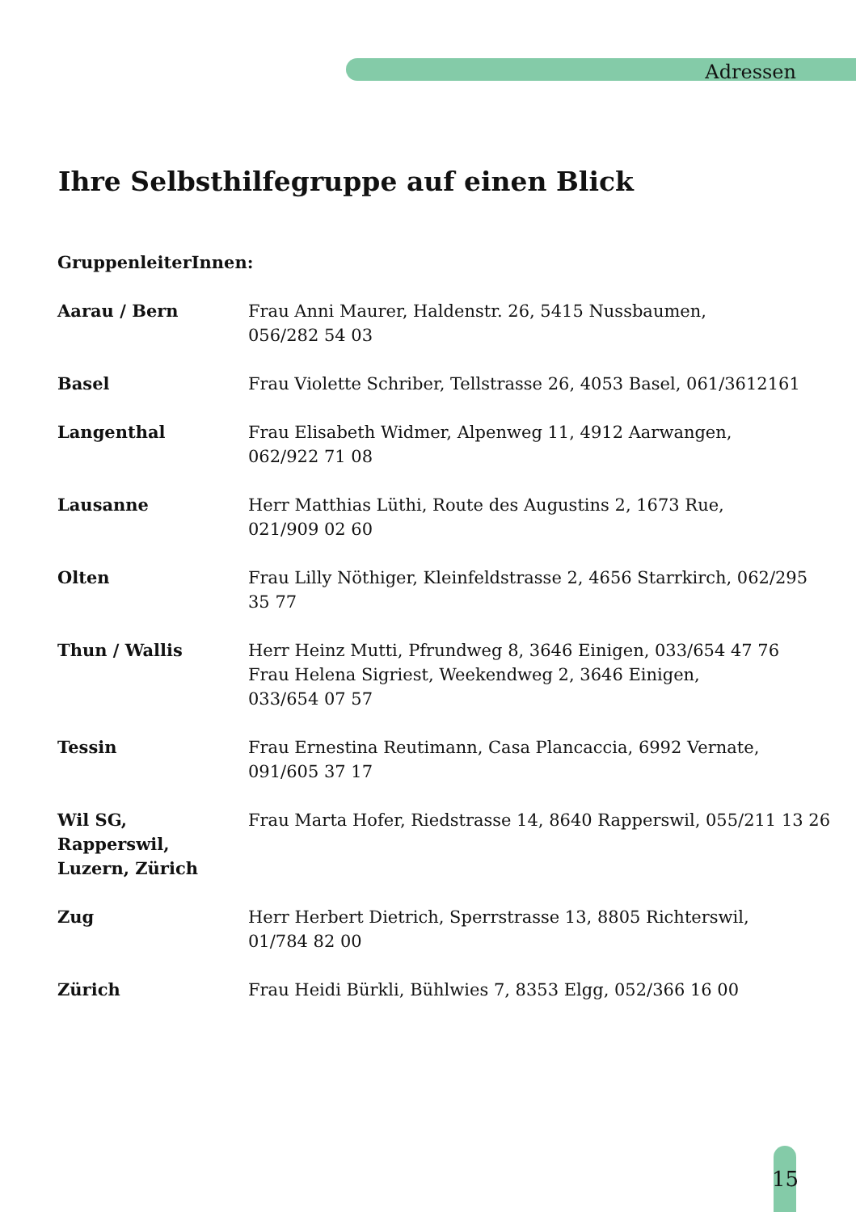Adressen
Ihre Selbsthilfegruppe auf einen Blick
GruppenleiterInnen:
| Aarau / Bern | Frau Anni Maurer, Haldenstr. 26, 5415 Nussbaumen, 056/282 54 03 |
| Basel | Frau Violette Schriber, Tellstrasse 26, 4053 Basel, 061/3612161 |
| Langenthal | Frau Elisabeth Widmer, Alpenweg 11, 4912 Aarwangen, 062/922 71 08 |
| Lausanne | Herr Matthias Lüthi, Route des Augustins 2, 1673 Rue, 021/909 02 60 |
| Olten | Frau Lilly Nöthiger, Kleinfeldstrasse 2, 4656 Starrkirch, 062/295 35 77 |
| Thun / Wallis | Herr Heinz Mutti, Pfrundweg 8, 3646 Einigen, 033/654 47 76 Frau Helena Sigriest, Weekendweg 2, 3646 Einigen, 033/654 07 57 |
| Tessin | Frau Ernestina Reutimann, Casa Plancaccia, 6992 Vernate, 091/605 37 17 |
| Wil SG, Rapperswil, Luzern, Zürich | Frau Marta Hofer, Riedstrasse 14, 8640 Rapperswil, 055/211 13 26 |
| Zug | Herr Herbert Dietrich, Sperrstrasse 13, 8805 Richterswil, 01/784 82 00 |
| Zürich | Frau Heidi Bürkli, Bühlwies 7, 8353 Elgg, 052/366 16 00 |
15